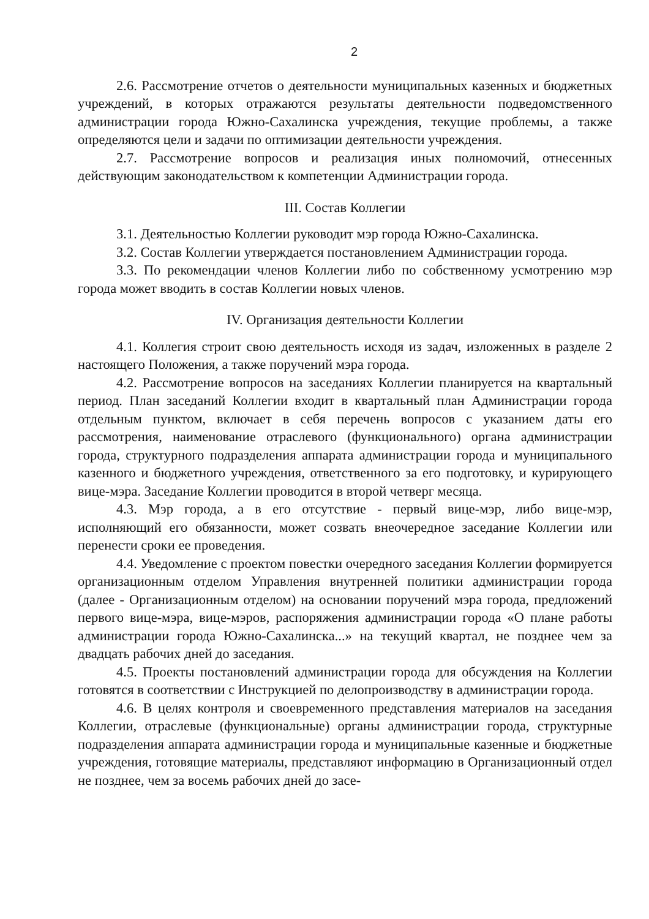2
2.6. Рассмотрение отчетов о деятельности муниципальных казенных и бюджетных учреждений, в которых отражаются результаты деятельности подведомственного администрации города Южно-Сахалинска учреждения, текущие проблемы, а также определяются цели и задачи по оптимизации деятельности учреждения.
2.7. Рассмотрение вопросов и реализация иных полномочий, отнесенных действующим законодательством к компетенции Администрации города.
III. Состав Коллегии
3.1. Деятельностью Коллегии руководит мэр города Южно-Сахалинска.
3.2. Состав Коллегии утверждается постановлением Администрации города.
3.3. По рекомендации членов Коллегии либо по собственному усмотрению мэр города может вводить в состав Коллегии новых членов.
IV. Организация деятельности Коллегии
4.1. Коллегия строит свою деятельность исходя из задач, изложенных в разделе 2 настоящего Положения, а также поручений мэра города.
4.2. Рассмотрение вопросов на заседаниях Коллегии планируется на квартальный период. План заседаний Коллегии входит в квартальный план Администрации города отдельным пунктом, включает в себя перечень вопросов с указанием даты его рассмотрения, наименование отраслевого (функционального) органа администрации города, структурного подразделения аппарата администрации города и муниципального казенного и бюджетного учреждения, ответственного за его подготовку, и курирующего вице-мэра. Заседание Коллегии проводится в второй четверг месяца.
4.3. Мэр города, а в его отсутствие - первый вице-мэр, либо вице-мэр, исполняющий его обязанности, может созвать внеочередное заседание Коллегии или перенести сроки ее проведения.
4.4. Уведомление с проектом повестки очередного заседания Коллегии формируется организационным отделом Управления внутренней политики администрации города (далее - Организационным отделом) на основании поручений мэра города, предложений первого вице-мэра, вице-мэров, распоряжения администрации города «О плане работы администрации города Южно-Сахалинска...» на текущий квартал, не позднее чем за двадцать рабочих дней до заседания.
4.5. Проекты постановлений администрации города для обсуждения на Коллегии готовятся в соответствии с Инструкцией по делопроизводству в администрации города.
4.6. В целях контроля и своевременного представления материалов на заседания Коллегии, отраслевые (функциональные) органы администрации города, структурные подразделения аппарата администрации города и муниципальные казенные и бюджетные учреждения, готовящие материалы, представляют информацию в Организационный отдел не позднее, чем за восемь рабочих дней до засе-